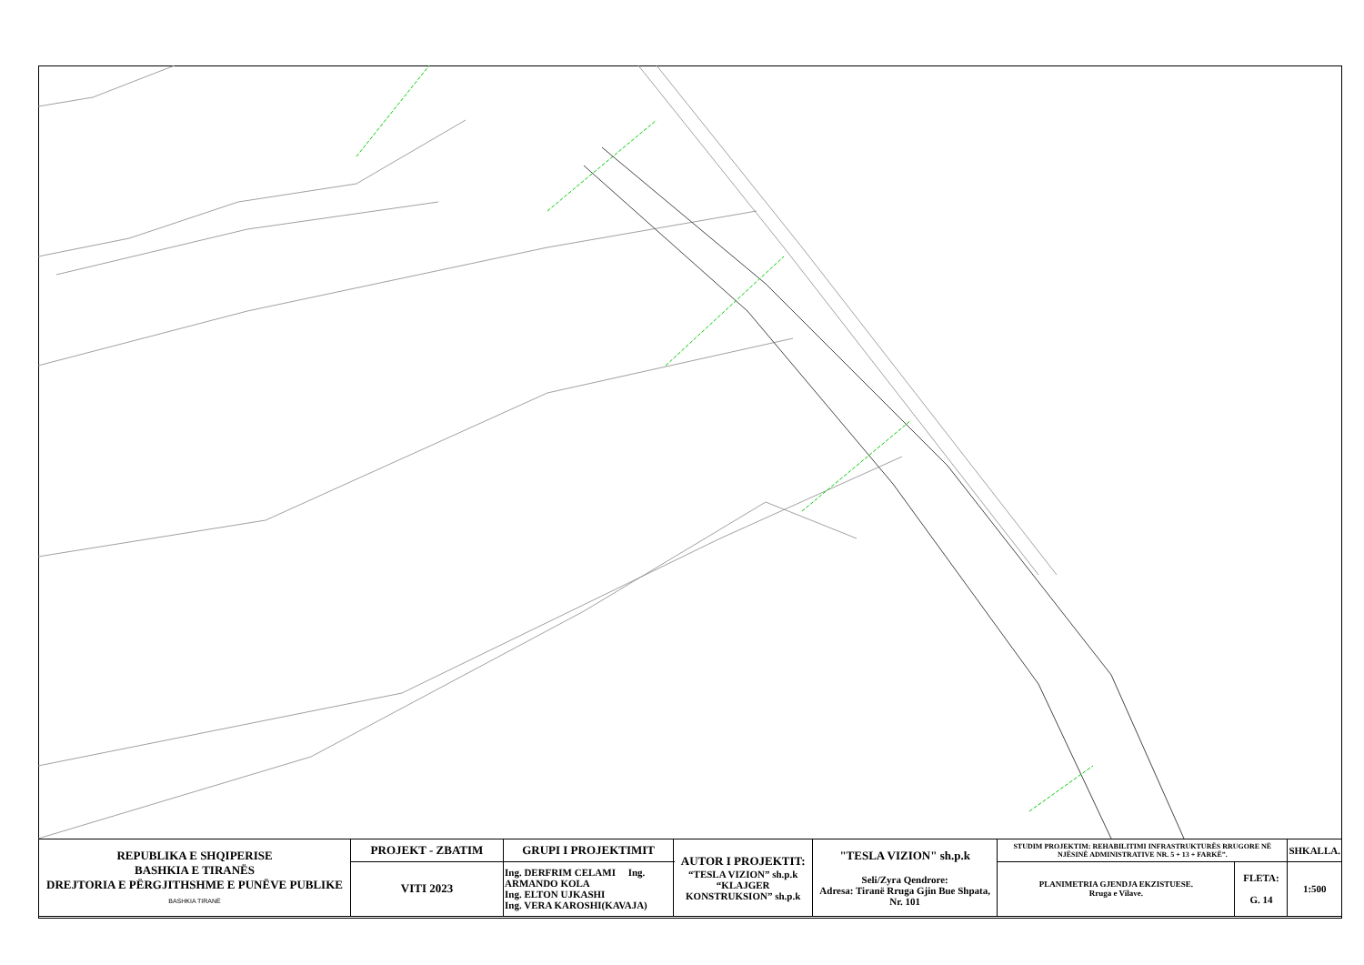| REPUBLIKA E SHQIPERISE BASHKIA E TIRANËS DREJTORIA E PËRGJITHSHME E PUNËVE PUBLIKE BASHKIA TIRANË | PROJEKT - ZBATIM | GRUPI I PROJEKTIMIT | AUTOR I PROJEKTIT: “TESLA VIZION” sh.p.k “KLAJGER KONSTRUKSION” sh.p.k | "TESLA VIZION" sh.p.k Seli/Zyra Qendrore: Adresa: Tiranë Rruga Gjin Bue Shpata, Nr. 101 | STUDIM PROJEKTIM: REHABILITIMI INFRASTRUKTURËS RRUGORE NË NJËSINË ADMINISTRATIVE NR. 5 + 13 + FARKË”. | | SHKALLA. |
| | VITI 2023 | Ing. DERFRIM CELAMI Ing. ARMANDO KOLA Ing. ELTON UJKASHI Ing. VERA KAROSHI(KAVAJA) | | | PLANIMETRIA GJENDJA EKZISTUESE. Rruga e Vilave. | FLETA: G. 14 | 1:500 |